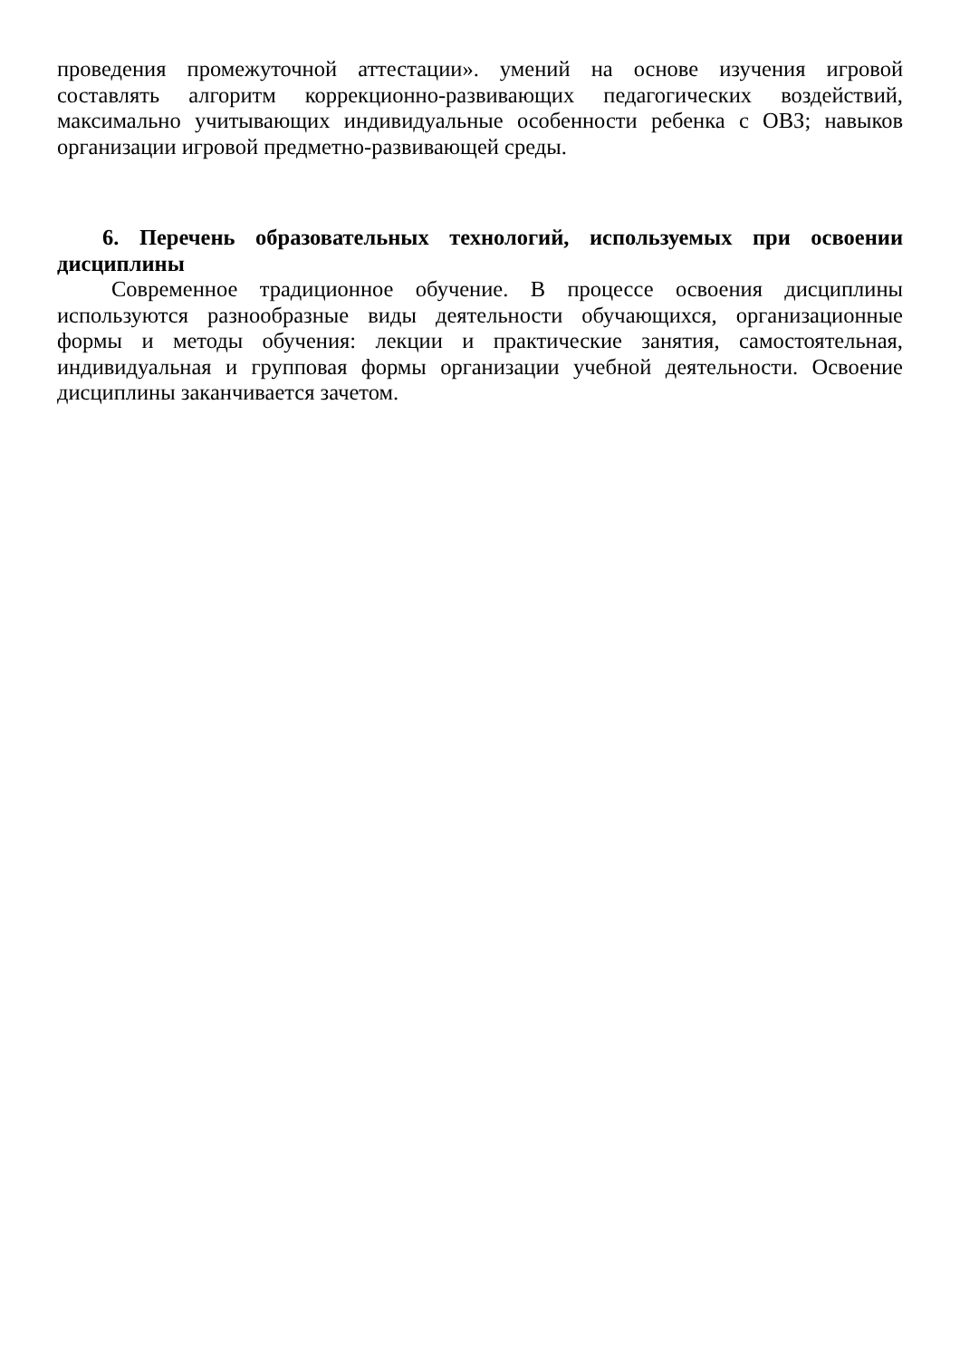проведения промежуточной аттестации». умений на основе изучения игровой составлять алгоритм коррекционно-развивающих педагогических воздействий, максимально учитывающих индивидуальные особенности ребенка с ОВЗ; навыков организации игровой предметно-развивающей среды.
6. Перечень образовательных технологий, используемых при освоении дисциплины
Современное традиционное обучение. В процессе освоения дисциплины используются разнообразные виды деятельности обучающихся, организационные формы и методы обучения: лекции и практические занятия, самостоятельная, индивидуальная и групповая формы организации учебной деятельности. Освоение дисциплины заканчивается зачетом.